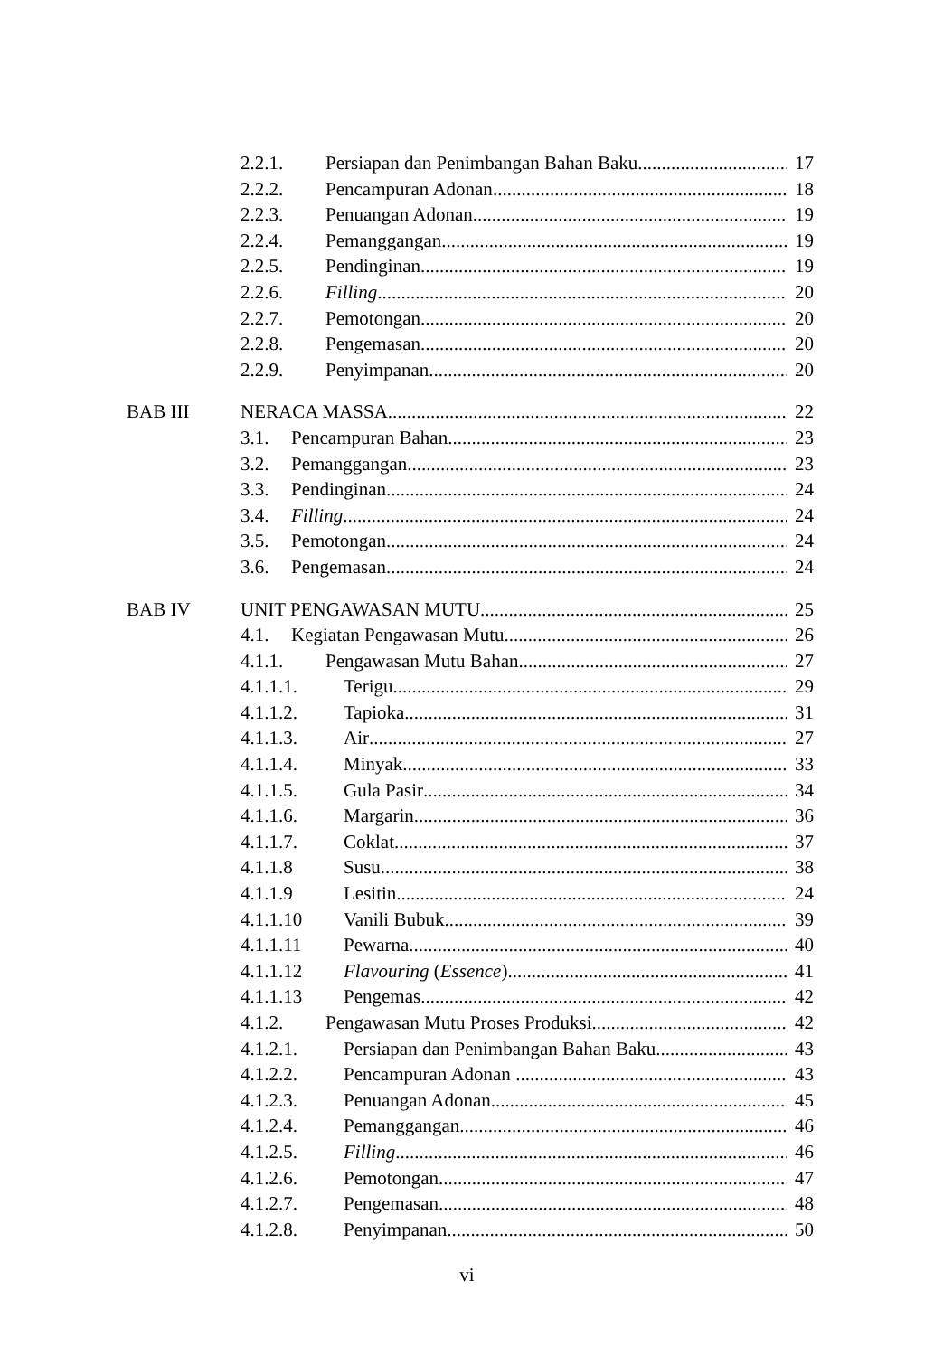2.2.1. Persiapan dan Penimbangan Bahan Baku 17
2.2.2. Pencampuran Adonan 18
2.2.3. Penuangan Adonan 19
2.2.4. Pemanggangan 19
2.2.5. Pendinginan 19
2.2.6. Filling 20
2.2.7. Pemotongan 20
2.2.8. Pengemasan 20
2.2.9. Penyimpanan 20
BAB III NERACA MASSA 22
3.1. Pencampuran Bahan 23
3.2. Pemanggangan 23
3.3. Pendinginan 24
3.4. Filling 24
3.5. Pemotongan 24
3.6. Pengemasan 24
BAB IV UNIT PENGAWASAN MUTU 25
4.1. Kegiatan Pengawasan Mutu 26
4.1.1. Pengawasan Mutu Bahan 27
4.1.1.1. Terigu 29
4.1.1.2. Tapioka 31
4.1.1.3. Air 27
4.1.1.4. Minyak 33
4.1.1.5. Gula Pasir 34
4.1.1.6. Margarin 36
4.1.1.7. Coklat 37
4.1.1.8 Susu 38
4.1.1.9 Lesitin 24
4.1.1.10 Vanili Bubuk 39
4.1.1.11 Pewarna 40
4.1.1.12 Flavouring (Essence) 41
4.1.1.13 Pengemas 42
4.1.2. Pengawasan Mutu Proses Produksi 42
4.1.2.1. Persiapan dan Penimbangan Bahan Baku 43
4.1.2.2. Pencampuran Adonan 43
4.1.2.3. Penuangan Adonan 45
4.1.2.4. Pemanggangan 46
4.1.2.5. Filling 46
4.1.2.6. Pemotongan 47
4.1.2.7. Pengemasan 48
4.1.2.8. Penyimpanan 50
vi